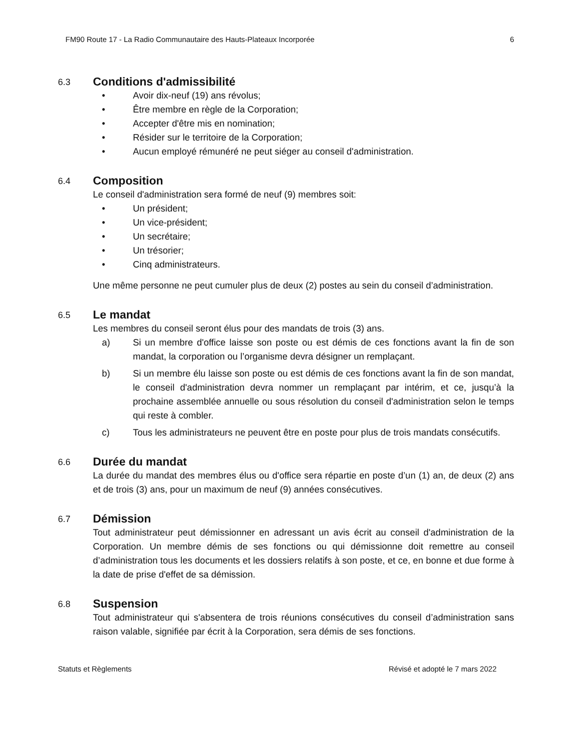FM90 Route 17 - La Radio Communautaire des Hauts-Plateaux Incorporée 6
6.3
Conditions d'admissibilité
• Avoir dix-neuf (19) ans révolus;
• Être membre en règle de la Corporation;
• Accepter d'être mis en nomination;
• Résider sur le territoire de la Corporation;
• Aucun employé rémunéré ne peut siéger au conseil d'administration.
6.4
Composition
Le conseil d'administration sera formé de neuf (9) membres soit:
• Un président;
• Un vice-président;
• Un secrétaire;
• Un trésorier;
• Cinq administrateurs.
Une même personne ne peut cumuler plus de deux (2) postes au sein du conseil d’administration.
6.5
Le mandat
Les membres du conseil seront élus pour des mandats de trois (3) ans.
a) Si un membre d'office laisse son poste ou est démis de ces fonctions avant la fin de son mandat, la corporation ou l’organisme devra désigner un remplaçant.
b) Si un membre élu laisse son poste ou est démis de ces fonctions avant la fin de son mandat, le conseil d'administration devra nommer un remplaçant par intérim, et ce, jusqu’à la prochaine assemblée annuelle ou sous résolution du conseil d'administration selon le temps qui reste à combler.
c) Tous les administrateurs ne peuvent être en poste pour plus de trois mandats consécutifs.
6.6
Durée du mandat
La durée du mandat des membres élus ou d'office sera répartie en poste d’un (1) an, de deux (2) ans et de trois (3) ans, pour un maximum de neuf (9) années consécutives.
6.7
Démission
Tout administrateur peut démissionner en adressant un avis écrit au conseil d'administration de la Corporation. Un membre démis de ses fonctions ou qui démissionne doit remettre au conseil d’administration tous les documents et les dossiers relatifs à son poste, et ce, en bonne et due forme à la date de prise d'effet de sa démission.
6.8
Suspension
Tout administrateur qui s'absentera de trois réunions consécutives du conseil d’administration sans raison valable, signifiée par écrit à la Corporation, sera démis de ses fonctions.
Statuts et Règlements Révisé et adopté le 7 mars 2022